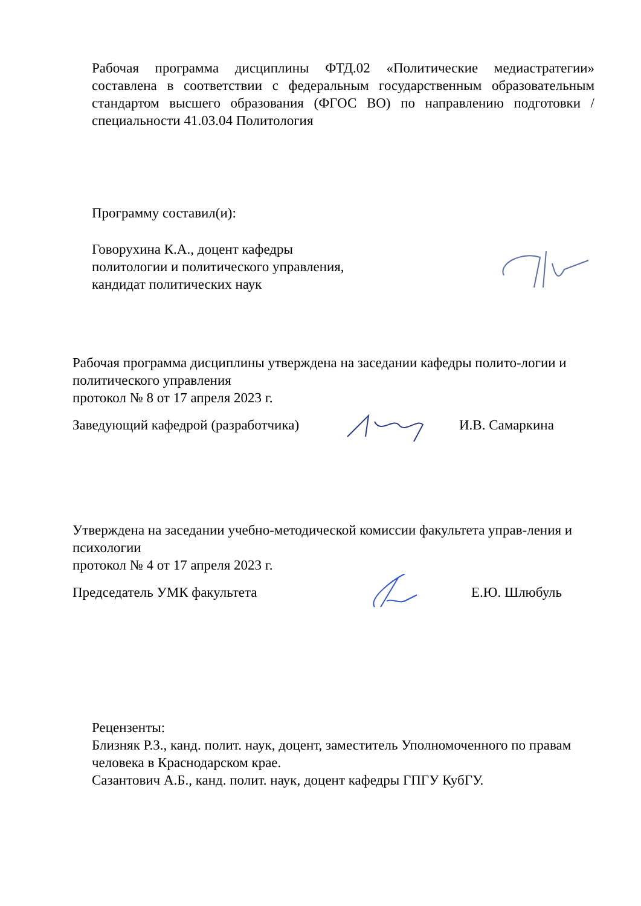Рабочая программа дисциплины ФТД.02 «Политические медиастратегии» составлена в соответствии с федеральным государственным образовательным стандартом высшего образования (ФГОС ВО) по направлению подготовки / специальности 41.03.04 Политология
Программу составил(и):
Говорухина К.А., доцент кафедры
политологии и политического управления,
кандидат политических наук
Рабочая программа дисциплины утверждена на заседании кафедры полито-логии и политического управления
протокол № 8 от 17 апреля 2023 г.
Заведующий кафедрой (разработчика) И.В. Самаркина
Утверждена на заседании учебно-методической комиссии факультета управ-ления и психологии
протокол № 4 от 17 апреля 2023 г.
Председатель УМК факультета Е.Ю. Шлюбуль
Рецензенты:
Близняк Р.З., канд. полит. наук, доцент, заместитель Уполномоченного по правам человека в Краснодарском крае.
Сазантович А.Б., канд. полит. наук, доцент кафедры ГПГУ КубГУ.